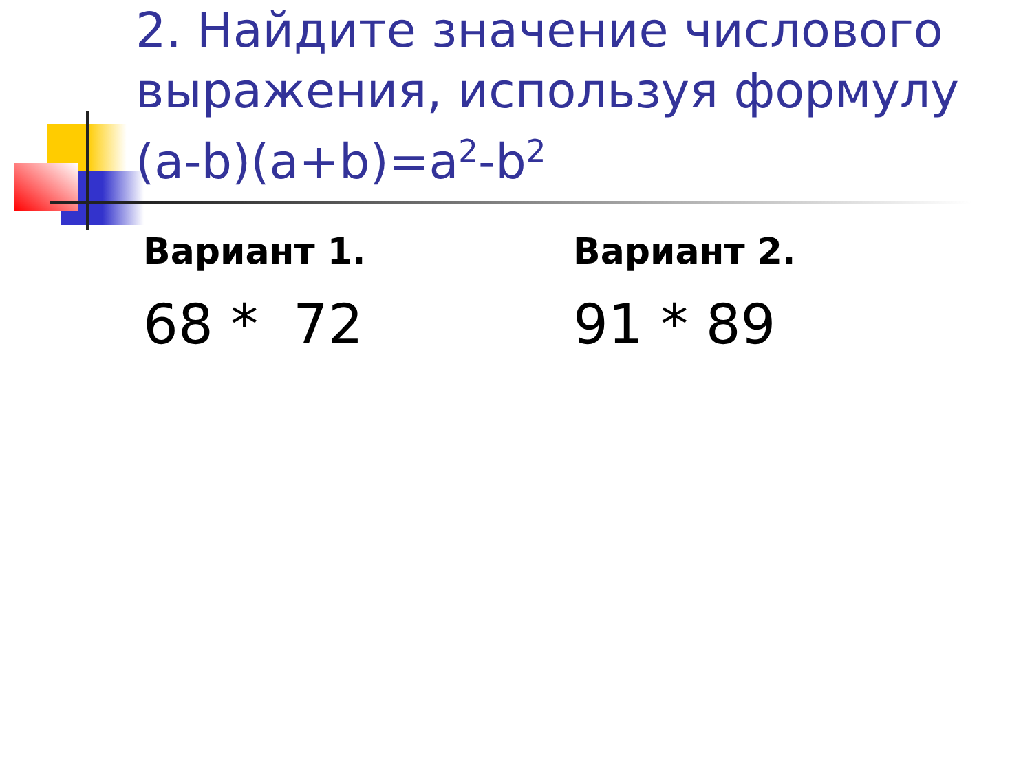2. Найдите значение числового выражения, используя формулу (a-b)(a+b)=a<sup>2</sup>-b<sup>2</sup>
Вариант 1.
68 * 72
Вариант 2.
91 * 89